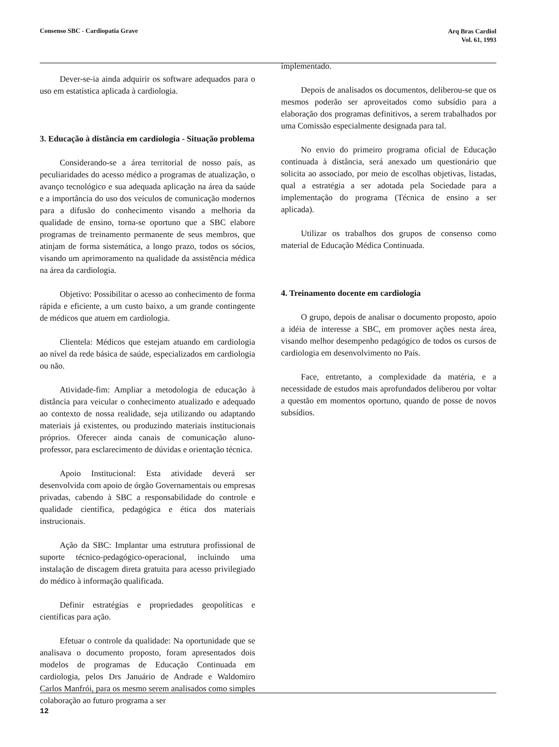Consenso SBC - Cardiopatia Grave
Arq Bras Cardiol
Vol. 61, 1993
Dever-se-ia ainda adquirir os software adequados para o uso em estatística aplicada à cardiologia.
3. Educação à distância em cardiologia - Situação problema
Considerando-se a área territorial de nosso país, as peculiaridades do acesso médico a programas de atualização, o avanço tecnológico e sua adequada aplicação na área da saúde e a importância do uso dos veículos de comunicação modernos para a difusão do conhecimento visando a melhoria da qualidade de ensino, torna-se oportuno que a SBC elabore programas de treinamento permanente de seus membros, que atinjam de forma sistemática, a longo prazo, todos os sócios, visando um aprimoramento na qualidade da assistência médica na área da cardiologia.
Objetivo: Possibilitar o acesso ao conhecimento de forma rápida e eficiente, a um custo baixo, a um grande contingente de médicos que atuem em cardiologia.
Clientela: Médicos que estejam atuando em cardiologia ao nível da rede básica de saúde, especializados em cardiologia ou não.
Atividade-fim: Ampliar a metodologia de educação à distância para veicular o conhecimento atualizado e adequado ao contexto de nossa realidade, seja utilizando ou adaptando materiais já existentes, ou produzindo materiais institucionais próprios. Oferecer ainda canais de comunicação aluno-professor, para esclarecimento de dúvidas e orientação técnica.
Apoio Institucional: Esta atividade deverá ser desenvolvida com apoio de órgão Governamentais ou empresas privadas, cabendo à SBC a responsabilidade do controle e qualidade científica, pedagógica e ética dos materiais instrucionais.
Ação da SBC: Implantar uma estrutura profissional de suporte técnico-pedagógico-operacional, incluindo uma instalação de discagem direta gratuita para acesso privilegiado do médico à informação qualificada.
Definir estratégias e propriedades geopolíticas e científicas para ação.
Efetuar o controle da qualidade: Na oportunidade que se analisava o documento proposto, foram apresentados dois modelos de programas de Educação Continuada em cardiologia, pelos Drs Januário de Andrade e Waldomiro Carlos Manfrói, para os mesmo serem analisados como simples colaboração ao futuro programa a ser
implementado.
Depois de analisados os documentos, deliberou-se que os mesmos poderão ser aproveitados como subsídio para a elaboração dos programas definitivos, a serem trabalhados por uma Comissão especialmente designada para tal.
No envio do primeiro programa oficial de Educação continuada à distância, será anexado um questionário que solicita ao associado, por meio de escolhas objetivas, listadas, qual a estratégia a ser adotada pela Sociedade para a implementação do programa (Técnica de ensino a ser aplicada).
Utilizar os trabalhos dos grupos de consenso como material de Educação Médica Continuada.
4. Treinamento docente em cardiologia
O grupo, depois de analisar o documento proposto, apoio a idéia de interesse a SBC, em promover ações nesta área, visando melhor desempenho pedagógico de todos os cursos de cardiologia em desenvolvimento no País.
Face, entretanto, a complexidade da matéria, e a necessidade de estudos mais aprofundados deliberou por voltar a questão em momentos oportuno, quando de posse de novos subsídios.
12